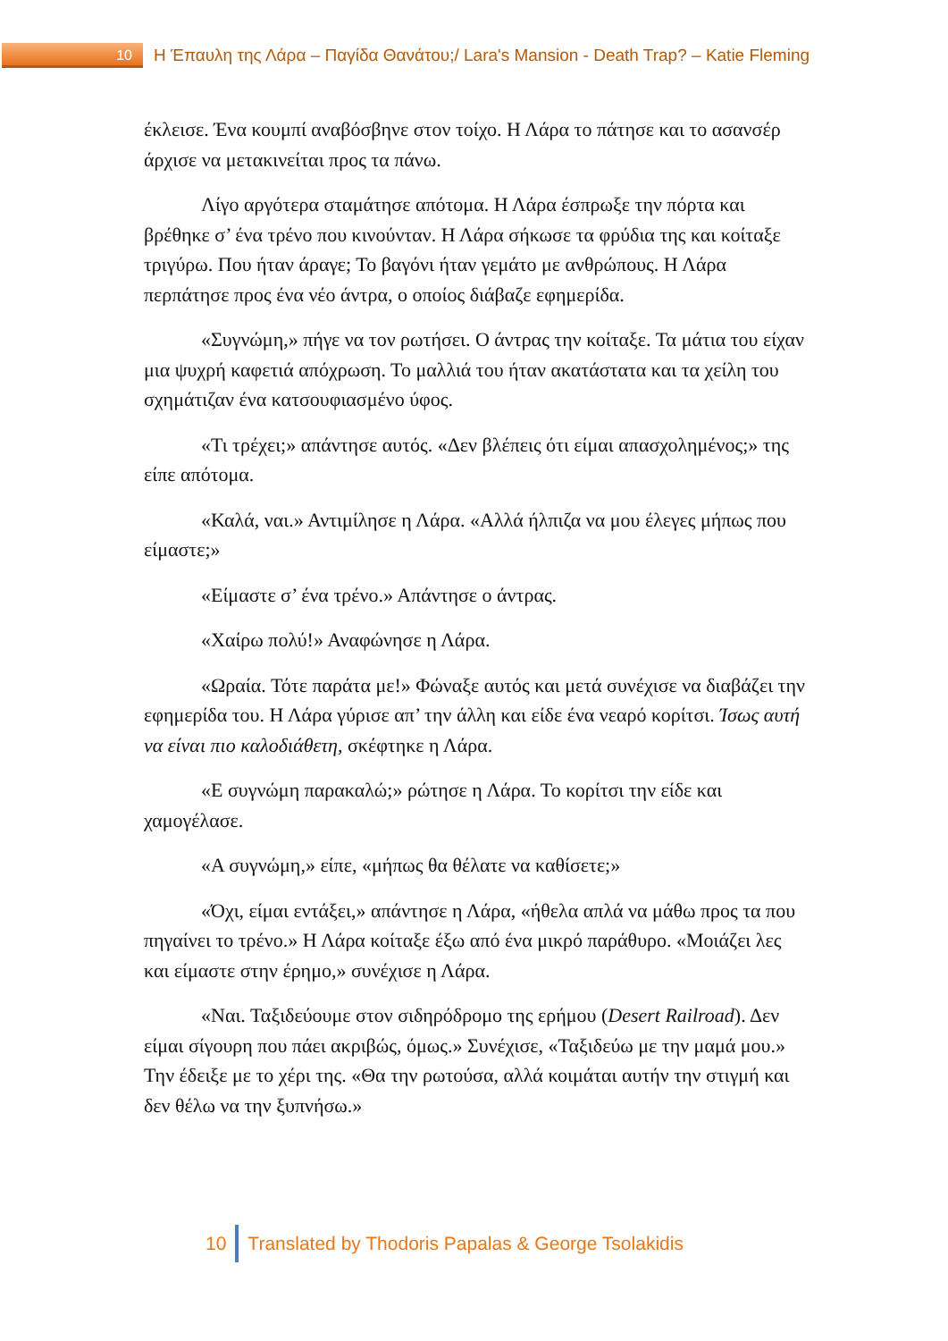10
Η Έπαυλη της Λάρα – Παγίδα Θανάτου;/ Lara's Mansion - Death Trap? – Katie Fleming
έκλεισε. Ένα κουμπί αναβόσβηνε στον τοίχο. Η Λάρα το πάτησε και το ασανσέρ άρχισε να μετακινείται προς τα πάνω.
Λίγο αργότερα σταμάτησε απότομα. Η Λάρα έσπρωξε την πόρτα και βρέθηκε σ’ ένα τρένο που κινούνταν. Η Λάρα σήκωσε τα φρύδια της και κοίταξε τριγύρω. Που ήταν άραγε; Το βαγόνι ήταν γεμάτο με ανθρώπους. Η Λάρα περπάτησε προς ένα νέο άντρα, ο οποίος διάβαζε εφημερίδα.
«Συγνώμη,» πήγε να τον ρωτήσει. Ο άντρας την κοίταξε. Τα μάτια του είχαν μια ψυχρή καφετιά απόχρωση. Το μαλλιά του ήταν ακατάστατα και τα χείλη του σχημάτιζαν ένα κατσουφιασμένο ύφος.
«Τι τρέχει;» απάντησε αυτός. «Δεν βλέπεις ότι είμαι απασχολημένος;» της είπε απότομα.
«Καλά, ναι.» Αντιμίλησε η Λάρα. «Αλλά ήλπιζα να μου έλεγες μήπως που είμαστε;»
«Είμαστε σ’ ένα τρένο.» Απάντησε ο άντρας.
«Χαίρω πολύ!» Αναφώνησε η Λάρα.
«Ωραία. Τότε παράτα με!» Φώναξε αυτός και μετά συνέχισε να διαβάζει την εφημερίδα του. Η Λάρα γύρισε απ’ την άλλη και είδε ένα νεαρό κορίτσι. Ίσως αυτή να είναι πιο καλοδιάθετη, σκέφτηκε η Λάρα.
«Ε συγνώμη παρακαλώ;» ρώτησε η Λάρα. Το κορίτσι την είδε και χαμογέλασε.
«Α συγνώμη,» είπε, «μήπως θα θέλατε να καθίσετε;»
«Όχι, είμαι εντάξει,» απάντησε η Λάρα, «ήθελα απλά να μάθω προς τα που πηγαίνει το τρένο.» Η Λάρα κοίταξε έξω από ένα μικρό παράθυρο. «Μοιάζει λες και είμαστε στην έρημο,» συνέχισε η Λάρα.
«Ναι. Ταξιδεύουμε στον σιδηρόδρομο της ερήμου (Desert Railroad). Δεν είμαι σίγουρη που πάει ακριβώς, όμως.» Συνέχισε, «Ταξιδεύω με την μαμά μου.» Την έδειξε με το χέρι της. «Θα την ρωτούσα, αλλά κοιμάται αυτήν την στιγμή και δεν θέλω να την ξυπνήσω.»
10
Translated by Thodoris Papalas & George Tsolakidis